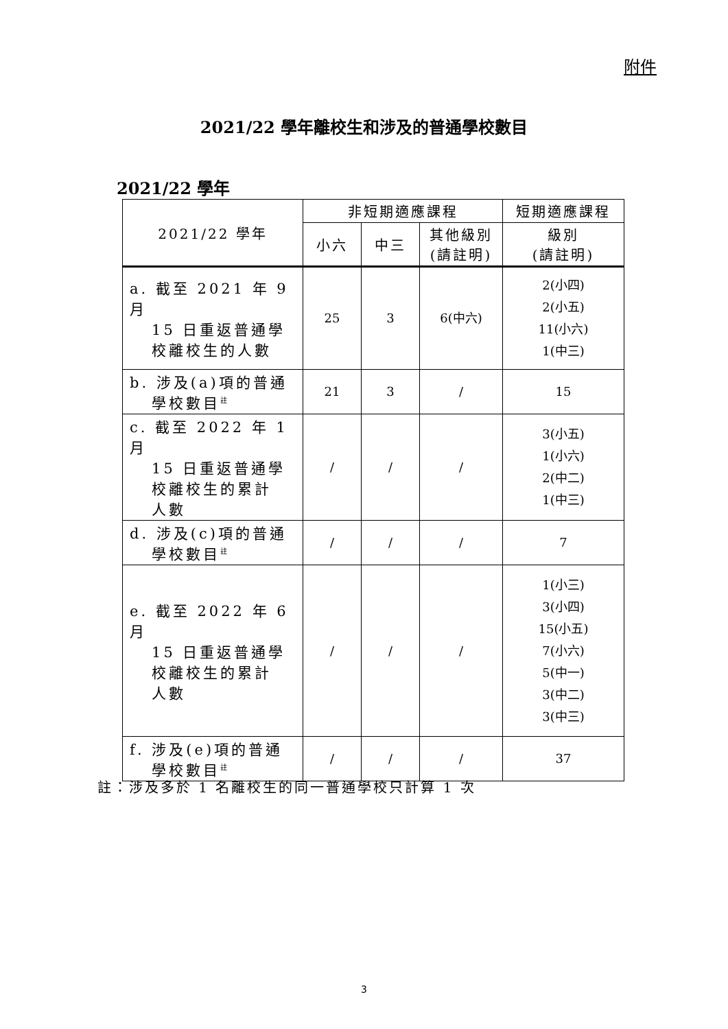附件
2021/22 學年離校生和涉及的普通學校數目
2021/22 學年
| 2021/22 學年 | 非短期適應課程 | | | 短期適應課程 |
| --- | --- | --- | --- | --- |
| | 小六 | 中三 | 其他級別 (請註明) | 級別 (請註明) |
| a. 截至 2021 年 9 月 15 日重返普通學 校離校生的人數 | 25 | 3 | 6(中六) | 2(小四) 2(小五) 11(小六) 1(中三) |
| b. 涉及(a)項的普通 學校數目<sup>註</sup> | 21 | 3 | / | 15 |
| c. 截至 2022 年 1 月 15 日重返普通學 校離校生的累計 人數 | / | / | / | 3(小五) 1(小六) 2(中二) 1(中三) |
| d. 涉及(c)項的普通 學校數目<sup>註</sup> | / | / | / | 7 |
| e. 截至 2022 年 6 月 15 日重返普通學 校離校生的累計 人數 | / | / | / | 1(小三) 3(小四) 15(小五) 7(小六) 5(中一) 3(中二) 3(中三) |
| f. 涉及(e)項的普通 學校數目<sup>註</sup> | / | / | / | 37 |
註：涉及多於 1 名離校生的同一普通學校只計算 1 次
3